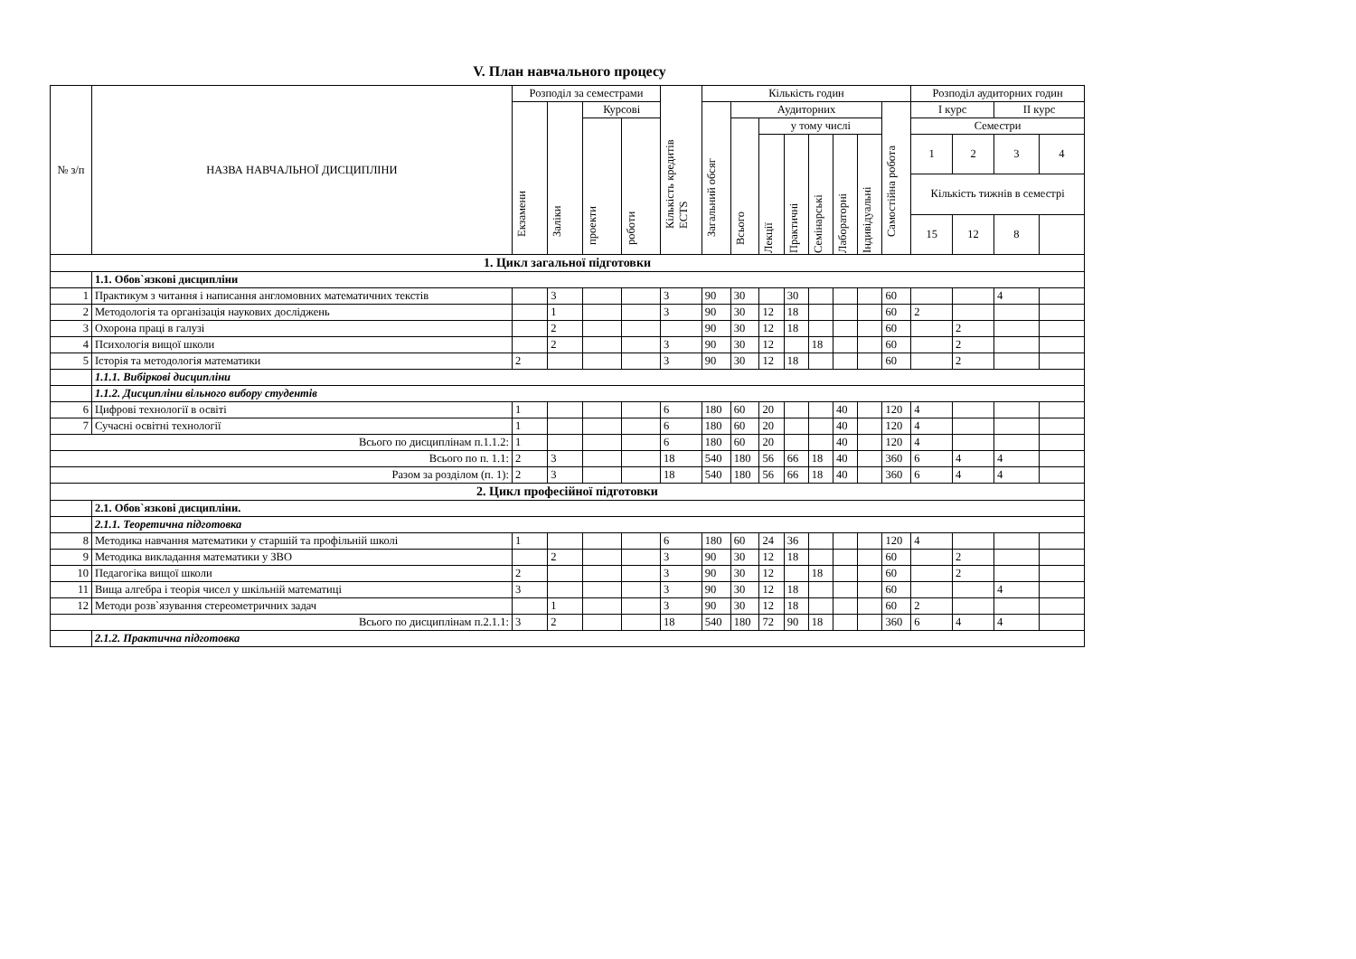V. План навчального процесу
| № з/п | НАЗВА НАВЧАЛЬНОЇ ДИСЦИПЛІНИ | Розподіл за семестрами | | | | Кількість кредитів ECTS | Кількість годин | | | | | | | | Розподіл аудиторних годин | | | |
| --- | --- | --- | --- | --- | --- | --- | --- | --- | --- | --- | --- | --- | --- | --- | --- | --- | --- | --- |
| | | Екзамени | Заліки | Курсові | | | Загальний обсяг | Аудиторних | | | | | | Самостійна робота | І курс | | ІІ курс | |
| | | | | проекти | роботи | | | Всього | у тому числі | | | | | | Семестри | | | |
| | | | | | | | | | Лекції | Практичні | Семінарські | Лабораторні | Індивідуальні | | 1 | 2 | 3 | 4 |
| | | | | | | | | | | | | | | | Кількість тижнів в семестрі | | | |
| | | | | | | | | | | | | | | | 15 | 12 | 8 | |
| 1. Цикл загальної підготовки | | | | | | | | | | | | | | | | | | |
| | 1.1. Обов`язкові дисципліни | | | | | | | | | | | | | | | | | |
| 1 | Практикум з читання і написання англомовних математичних текстів | | 3 | | | 3 | 90 | 30 | | 30 | | | | 60 | | | 4 | |
| 2 | Методологія та організація наукових досліджень | | 1 | | | 3 | 90 | 30 | 12 | 18 | | | | 60 | 2 | | | |
| 3 | Охорона праці в галузі | | 2 | | | | 90 | 30 | 12 | 18 | | | | 60 | | 2 | | |
| 4 | Психологія вищої школи | | 2 | | | 3 | 90 | 30 | 12 | | 18 | | | 60 | | 2 | | |
| 5 | Історія та методологія математики | 2 | | | | 3 | 90 | 30 | 12 | 18 | | | | 60 | | 2 | | |
| | 1.1.1. Вибіркові дисципліни | | | | | | | | | | | | | | | | | |
| | 1.1.2. Дисципліни вільного вибору студентів | | | | | | | | | | | | | | | | | |
| 6 | Цифрові технології в освіті | 1 | | | | 6 | 180 | 60 | 20 | | | 40 | | 120 | 4 | | | |
| 7 | Сучасні освітні технології | 1 | | | | 6 | 180 | 60 | 20 | | | 40 | | 120 | 4 | | | |
| Всього по дисциплінам п.1.1.2: | | 1 | | | | 6 | 180 | 60 | 20 | | | 40 | | 120 | 4 | | | |
| Всього по п. 1.1: | | 2 | 3 | | | 18 | 540 | 180 | 56 | 66 | 18 | 40 | | 360 | 6 | 4 | 4 | |
| Разом за розділом (п. 1): | | 2 | 3 | | | 18 | 540 | 180 | 56 | 66 | 18 | 40 | | 360 | 6 | 4 | 4 | |
| 2. Цикл професійної підготовки | | | | | | | | | | | | | | | | | | |
| | 2.1. Обов`язкові дисципліни. | | | | | | | | | | | | | | | | | |
| | 2.1.1. Теоретична підготовка | | | | | | | | | | | | | | | | | |
| 8 | Методика навчання математики у старшій та профільній школі | 1 | | | | 6 | 180 | 60 | 24 | 36 | | | | 120 | 4 | | | |
| 9 | Методика викладання математики у ЗВО | | 2 | | | 3 | 90 | 30 | 12 | 18 | | | | 60 | | 2 | | |
| 10 | Педагогіка вищої школи | 2 | | | | 3 | 90 | 30 | 12 | | 18 | | | 60 | | 2 | | |
| 11 | Вища алгебра і теорія чисел у шкільній математиці | 3 | | | | 3 | 90 | 30 | 12 | 18 | | | | 60 | | | 4 | |
| 12 | Методи розв`язування стереометричних задач | | 1 | | | 3 | 90 | 30 | 12 | 18 | | | | 60 | 2 | | | |
| Всього по дисциплінам п.2.1.1: | | 3 | 2 | | | 18 | 540 | 180 | 72 | 90 | 18 | | | 360 | 6 | 4 | 4 | |
| | 2.1.2. Практична підготовка | | | | | | | | | | | | | | | | | |